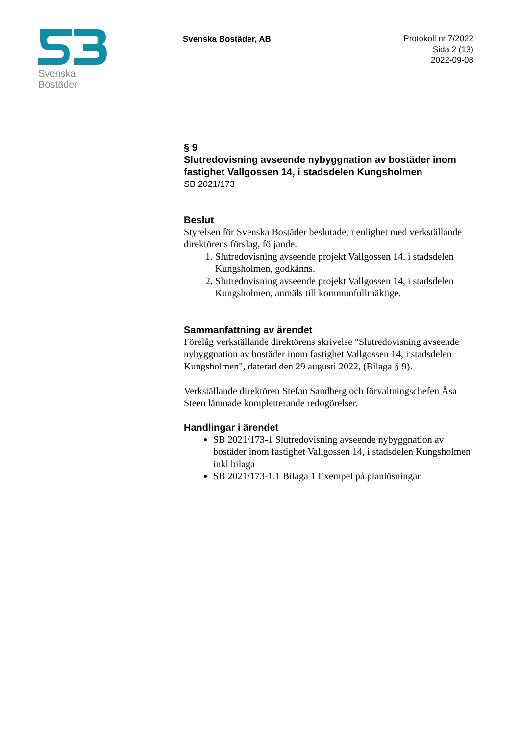Svenska Bostäder
Svenska Bostäder, AB
Protokoll nr 7/2022
Sida 2 (13)
2022-09-08
§ 9
Slutredovisning avseende nybyggnation av bostäder inom fastighet Vallgossen 14, i stadsdelen Kungsholmen
SB 2021/173
Beslut
Styrelsen för Svenska Bostäder beslutade, i enlighet med verkställande direktörens förslag, följande.
1. Slutredovisning avseende projekt Vallgossen 14, i stadsdelen Kungsholmen, godkänns.
2. Slutredovisning avseende projekt Vallgossen 14, i stadsdelen Kungsholmen, anmäls till kommunfullmäktige.
Sammanfattning av ärendet
Förelåg verkställande direktörens skrivelse "Slutredovisning avseende nybyggnation av bostäder inom fastighet Vallgossen 14, i stadsdelen Kungsholmen", daterad den 29 augusti 2022, (Bilaga § 9).
Verkställande direktören Stefan Sandberg och förvaltningschefen Åsa Steen lämnade kompletterande redogörelser.
Handlingar i ärendet
SB 2021/173-1 Slutredovisning avseende nybyggnation av bostäder inom fastighet Vallgossen 14, i stadsdelen Kungsholmen inkl bilaga
SB 2021/173-1.1 Bilaga 1 Exempel på planlösningar